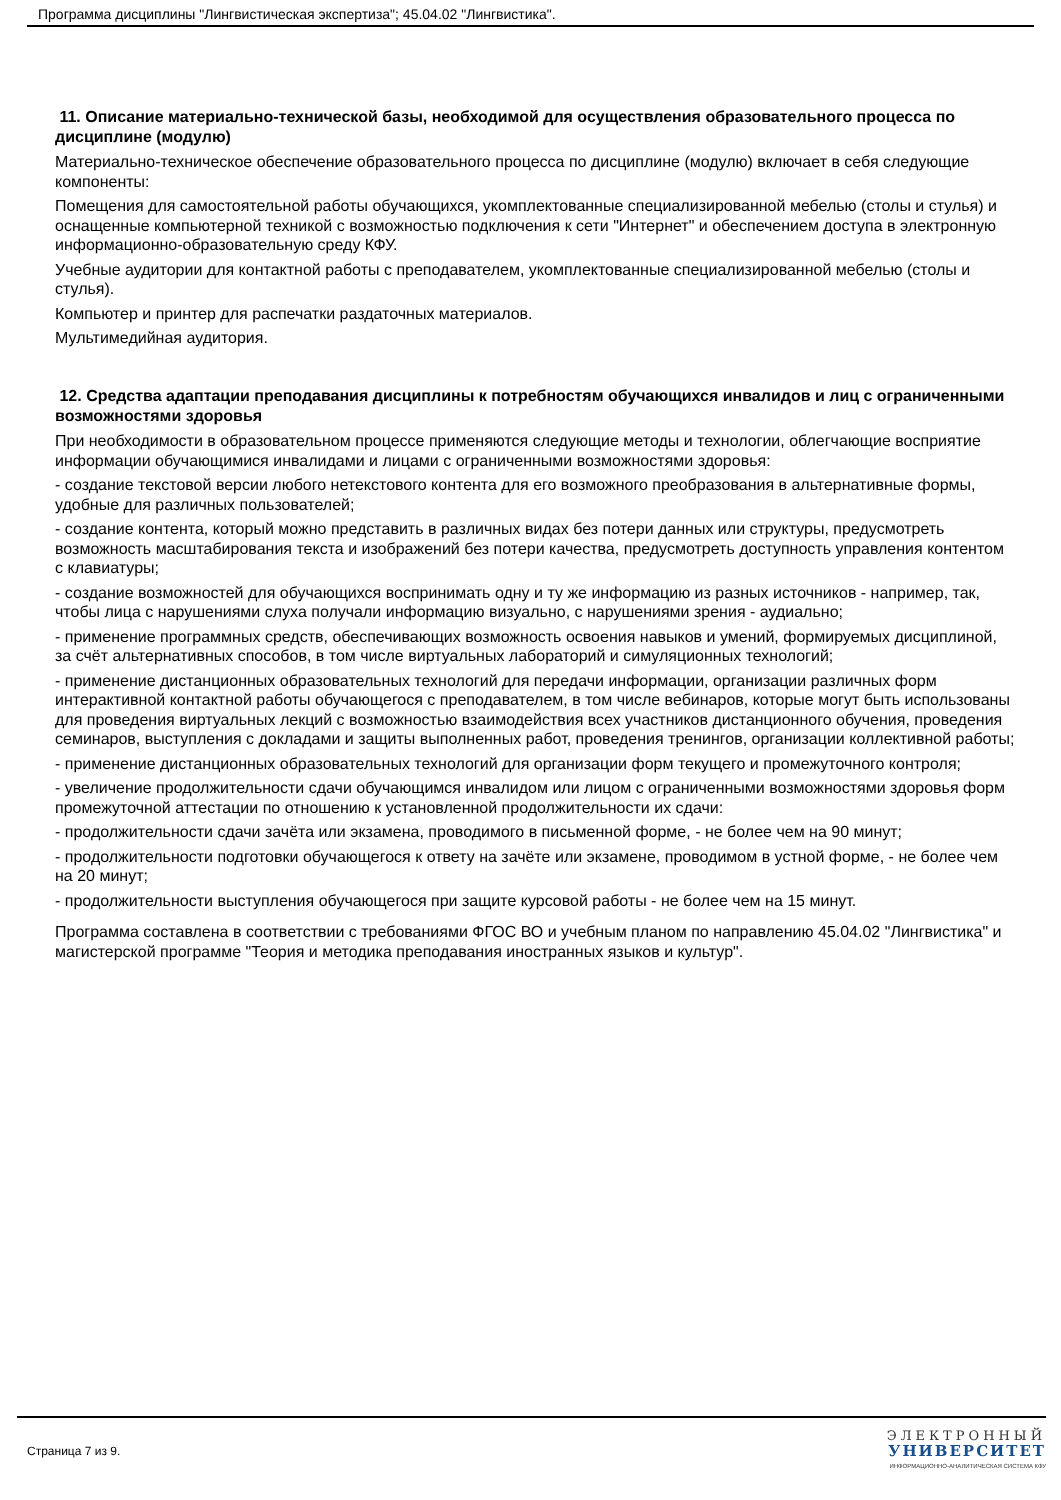Программа дисциплины "Лингвистическая экспертиза"; 45.04.02 "Лингвистика".
11. Описание материально-технической базы, необходимой для осуществления образовательного процесса по дисциплине (модулю)
Материально-техническое обеспечение образовательного процесса по дисциплине (модулю) включает в себя следующие компоненты:
Помещения для самостоятельной работы обучающихся, укомплектованные специализированной мебелью (столы и стулья) и оснащенные компьютерной техникой с возможностью подключения к сети "Интернет" и обеспечением доступа в электронную информационно-образовательную среду КФУ.
Учебные аудитории для контактной работы с преподавателем, укомплектованные специализированной мебелью (столы и стулья).
Компьютер и принтер для распечатки раздаточных материалов.
Мультимедийная аудитория.
12. Средства адаптации преподавания дисциплины к потребностям обучающихся инвалидов и лиц с ограниченными возможностями здоровья
При необходимости в образовательном процессе применяются следующие методы и технологии, облегчающие восприятие информации обучающимися инвалидами и лицами с ограниченными возможностями здоровья:
- создание текстовой версии любого нетекстового контента для его возможного преобразования в альтернативные формы, удобные для различных пользователей;
- создание контента, который можно представить в различных видах без потери данных или структуры, предусмотреть возможность масштабирования текста и изображений без потери качества, предусмотреть доступность управления контентом с клавиатуры;
- создание возможностей для обучающихся воспринимать одну и ту же информацию из разных источников - например, так, чтобы лица с нарушениями слуха получали информацию визуально, с нарушениями зрения - аудиально;
- применение программных средств, обеспечивающих возможность освоения навыков и умений, формируемых дисциплиной, за счёт альтернативных способов, в том числе виртуальных лабораторий и симуляционных технологий;
- применение дистанционных образовательных технологий для передачи информации, организации различных форм интерактивной контактной работы обучающегося с преподавателем, в том числе вебинаров, которые могут быть использованы для проведения виртуальных лекций с возможностью взаимодействия всех участников дистанционного обучения, проведения семинаров, выступления с докладами и защиты выполненных работ, проведения тренингов, организации коллективной работы;
- применение дистанционных образовательных технологий для организации форм текущего и промежуточного контроля;
- увеличение продолжительности сдачи обучающимся инвалидом или лицом с ограниченными возможностями здоровья форм промежуточной аттестации по отношению к установленной продолжительности их сдачи:
- продолжительности сдачи зачёта или экзамена, проводимого в письменной форме, - не более чем на 90 минут;
- продолжительности подготовки обучающегося к ответу на зачёте или экзамене, проводимом в устной форме, - не более чем на 20 минут;
- продолжительности выступления обучающегося при защите курсовой работы - не более чем на 15 минут.
Программа составлена в соответствии с требованиями ФГОС ВО и учебным планом по направлению 45.04.02 "Лингвистика" и магистерской программе "Теория и методика преподавания иностранных языков и культур".
Страница 7 из 9.
ЭЛЕКТРОННЫЙ
УНИВЕРСИТЕТ
ИНФОРМАЦИОННО-АНАЛИТИЧЕСКАЯ СИСТЕМА КФУ